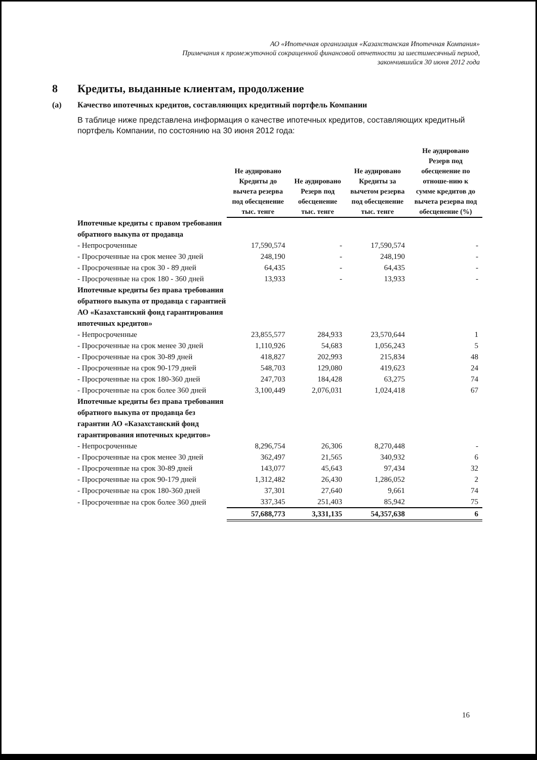АО «Ипотечная организация «Казахстанская Ипотечная Компания»
Примечания к промежуточной сокращенной финансовой отчетности за шестимесячный период,
закончившийся 30 июня 2012 года
8 Кредиты, выданные клиентам, продолжение
(a) Качество ипотечных кредитов, составляющих кредитный портфель Компании
В таблице ниже представлена информация о качестве ипотечных кредитов, составляющих кредитный портфель Компании, по состоянию на 30 июня 2012 года:
| | Не аудировано Кредиты до вычета резерва под обесценение тыс. тенге | Не аудировано Резерв под обесценение тыс. тенге | Не аудировано Кредиты за вычетом резерва под обесценение тыс. тенге | Не аудировано Резерв под обесценение по отноше-нию к сумме кредитов до вычета резерва под обесценение (%) |
| --- | --- | --- | --- | --- |
| Ипотечные кредиты с правом требования обратного выкупа от продавца | | | | |
| - Непросроченные | 17,590,574 | - | 17,590,574 | - |
| - Просроченные на срок менее 30 дней | 248,190 | - | 248,190 | - |
| - Просроченные на срок 30 - 89 дней | 64,435 | - | 64,435 | - |
| - Просроченные на срок 180 - 360 дней | 13,933 | - | 13,933 | - |
| Ипотечные кредиты без права требования обратного выкупа от продавца с гарантией АО «Казахстанский фонд гарантирования ипотечных кредитов» | | | | |
| - Непросроченные | 23,855,577 | 284,933 | 23,570,644 | 1 |
| - Просроченные на срок менее 30 дней | 1,110,926 | 54,683 | 1,056,243 | 5 |
| - Просроченные на срок 30-89 дней | 418,827 | 202,993 | 215,834 | 48 |
| - Просроченные на срок 90-179 дней | 548,703 | 129,080 | 419,623 | 24 |
| - Просроченные на срок 180-360 дней | 247,703 | 184,428 | 63,275 | 74 |
| - Просроченные на срок более 360 дней | 3,100,449 | 2,076,031 | 1,024,418 | 67 |
| Ипотечные кредиты без права требования обратного выкупа от продавца без гарантии АО «Казахстанский фонд гарантирования ипотечных кредитов» | | | | |
| - Непросроченные | 8,296,754 | 26,306 | 8,270,448 | - |
| - Просроченные на срок менее 30 дней | 362,497 | 21,565 | 340,932 | 6 |
| - Просроченные на срок 30-89 дней | 143,077 | 45,643 | 97,434 | 32 |
| - Просроченные на срок 90-179 дней | 1,312,482 | 26,430 | 1,286,052 | 2 |
| - Просроченные на срок 180-360 дней | 37,301 | 27,640 | 9,661 | 74 |
| - Просроченные на срок более 360 дней | 337,345 | 251,403 | 85,942 | 75 |
| | 57,688,773 | 3,331,135 | 54,357,638 | 6 |
16